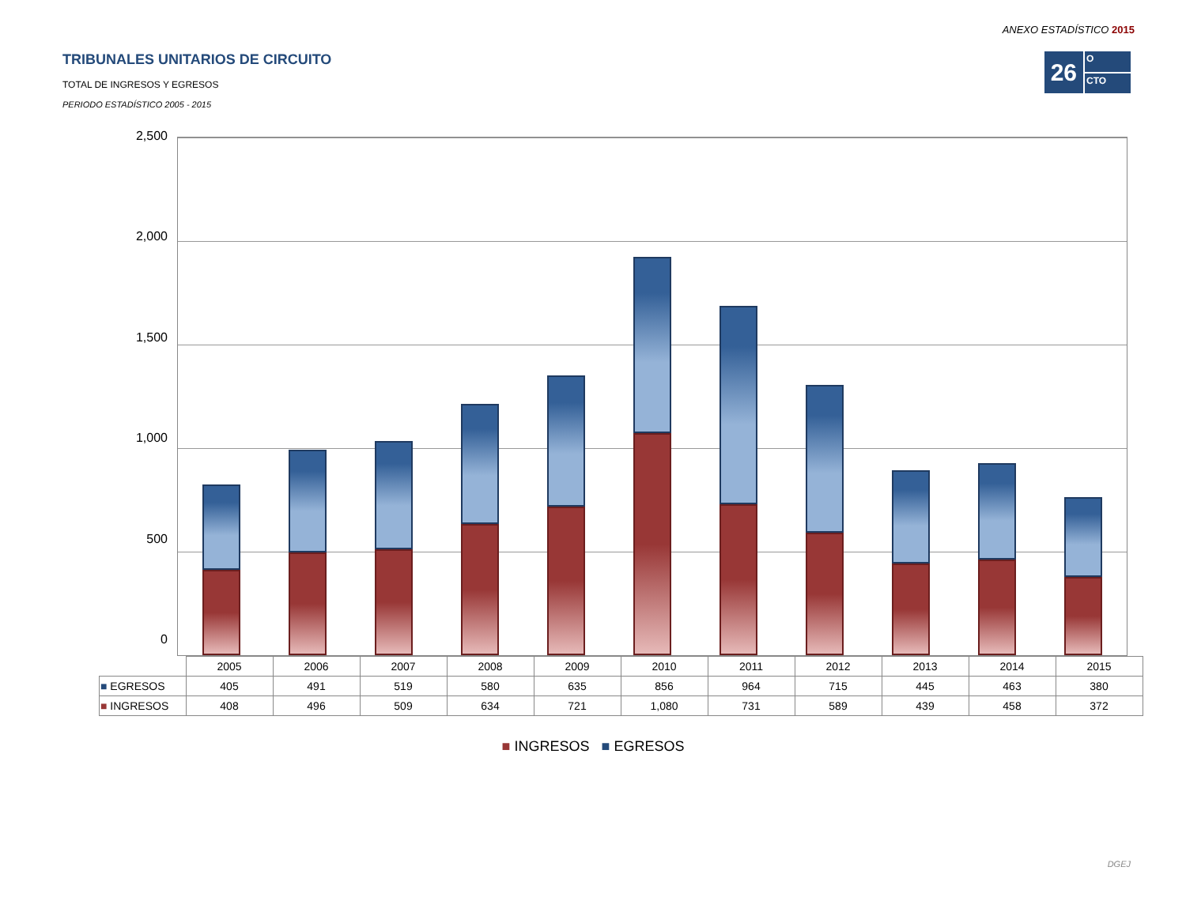ANEXO ESTADÍSTICO 2015
TRIBUNALES UNITARIOS DE CIRCUITO
TOTAL DE INGRESOS Y EGRESOS
PERIODO ESTADÍSTICO 2005 - 2015
26
O
CTO
2,500
2,000
1,500
1,000
500
0
| | 2005 | 2006 | 2007 | 2008 | 2009 | 2010 | 2011 | 2012 | 2013 | 2014 | 2015 |
| --- | --- | --- | --- | --- | --- | --- | --- | --- | --- | --- | --- |
| ■ EGRESOS | 405 | 491 | 519 | 580 | 635 | 856 | 964 | 715 | 445 | 463 | 380 |
| ■ INGRESOS | 408 | 496 | 509 | 634 | 721 | 1,080 | 731 | 589 | 439 | 458 | 372 |
■ INGRESOS ■ EGRESOS
DGEJ